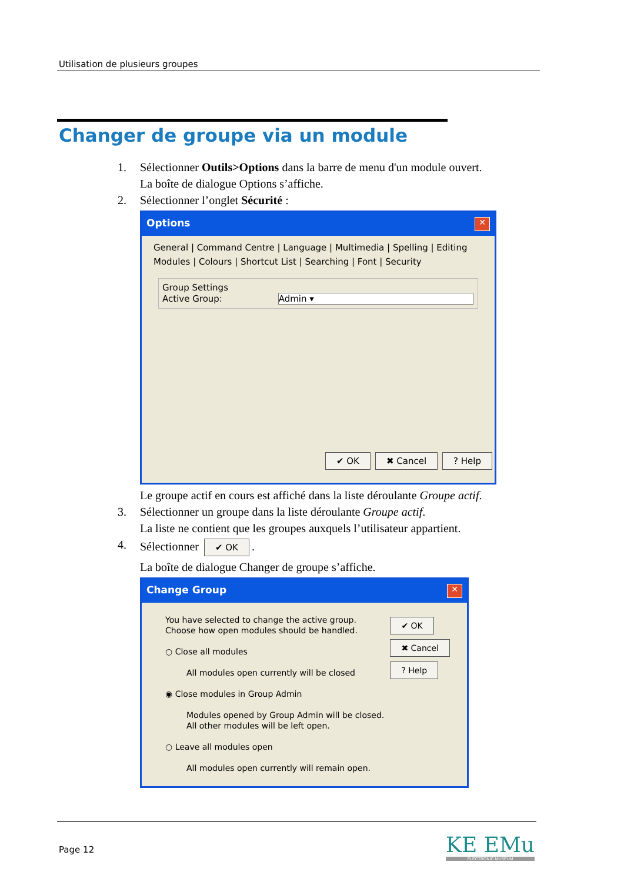Utilisation de plusieurs groupes
Changer de groupe via un module
1. Sélectionner Outils>Options dans la barre de menu d'un module ouvert.
La boîte de dialogue Options s’affiche.
2. Sélectionner l’onglet Sécurité :
Options ✕
General | Command Centre | Language | Multimedia | Spelling | Editing
Modules | Colours | Shortcut List | Searching | Font | Security
Group Settings
Active Group: Admin ▾
✔ OK ✖ Cancel? Help
Le groupe actif en cours est affiché dans la liste déroulante Groupe actif.
3. Sélectionner un groupe dans la liste déroulante Groupe actif.
La liste ne contient que les groupes auxquels l’utilisateur appartient.
4. Sélectionner ✔ OK.
La boîte de dialogue Changer de groupe s’affiche.
Change Group ✕
You have selected to change the active group.
Choose how open modules should be handled.
○ Close all modules
All modules open currently will be closed
◉ Close modules in Group Admin
Modules opened by Group Admin will be closed. All other modules will be left open.
○ Leave all modules open
All modules open currently will remain open.
✔ OK
✖ Cancel
? Help
Page 12 KE EMu
ELECTRONIC MUSEUM